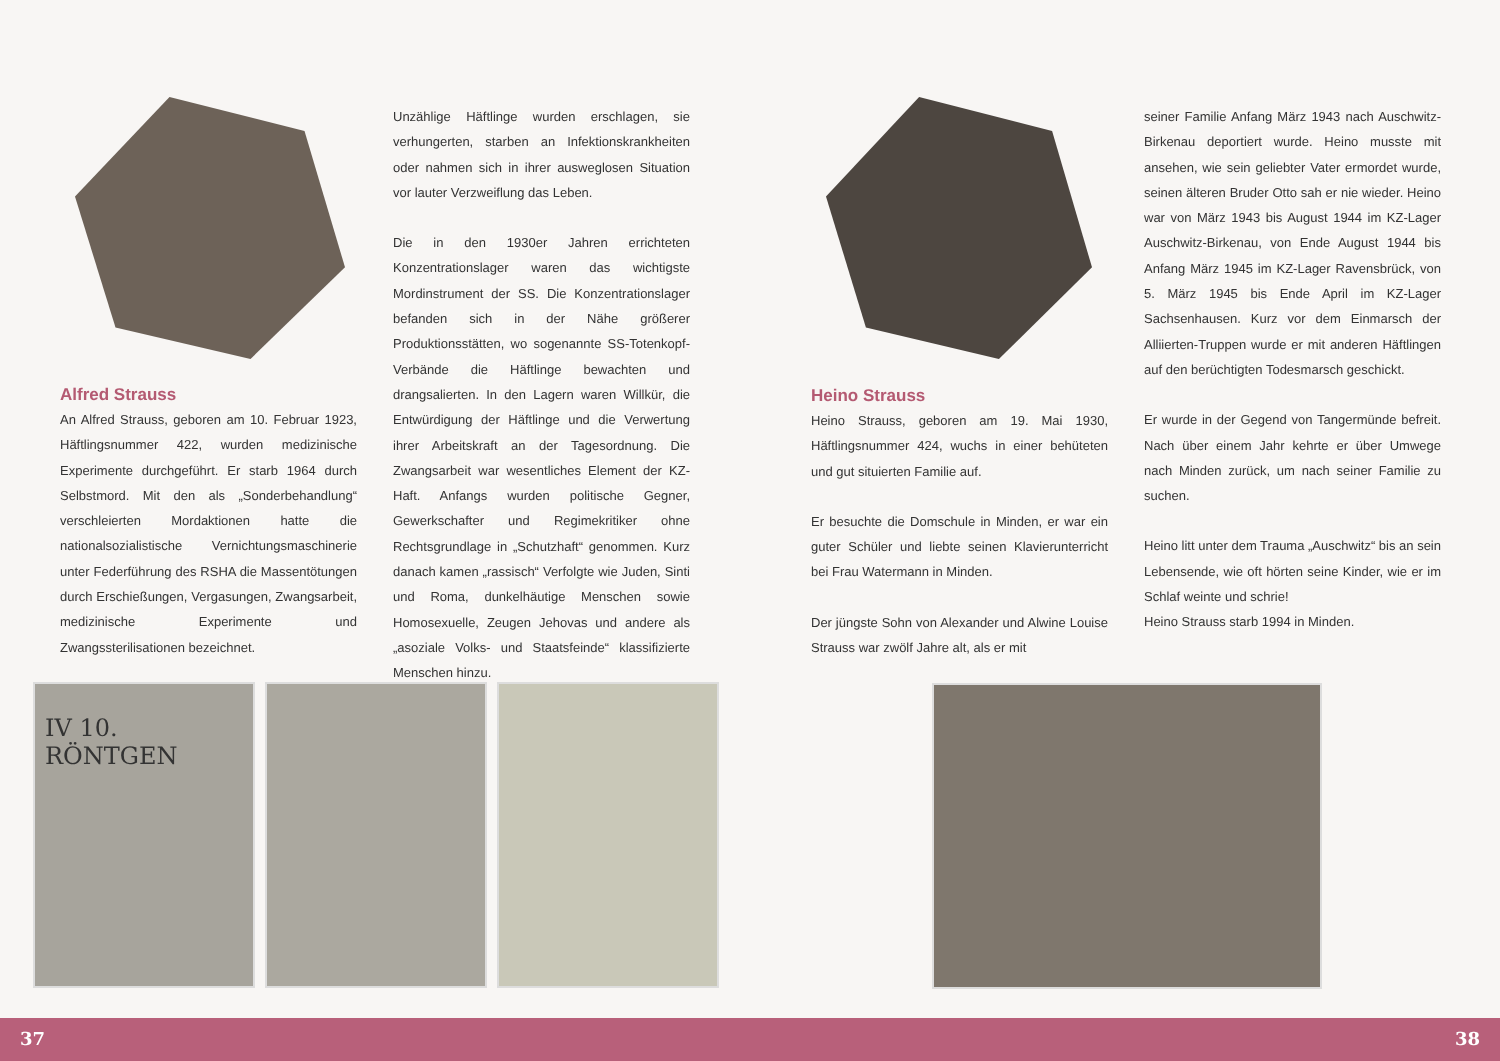Alfred Strauss
An Alfred Strauss, geboren am 10. Februar 1923, Häftlingsnummer 422, wurden medizinische Experimente durchgeführt. Er starb 1964 durch Selbstmord. Mit den als „Sonderbehandlung“ verschleierten Mordaktionen hatte die nationalsozialistische Vernichtungsmaschinerie unter Federführung des RSHA die Massentötungen durch Erschießungen, Vergasungen, Zwangsarbeit, medizinische Experimente und Zwangssterilisationen bezeichnet.
Unzählige Häftlinge wurden erschlagen, sie verhungerten, starben an Infektionskrankheiten oder nahmen sich in ihrer ausweglosen Situation vor lauter Verzweiflung das Leben.
Die in den 1930er Jahren errichteten Konzentrationslager waren das wichtigste Mordinstrument der SS. Die Konzentrationslager befanden sich in der Nähe größerer Produktionsstätten, wo sogenannte SS-Totenkopf-Verbände die Häftlinge bewachten und drangsalierten. In den Lagern waren Willkür, die Entwürdigung der Häftlinge und die Verwertung ihrer Arbeitskraft an der Tagesordnung. Die Zwangsarbeit war wesentliches Element der KZ-Haft. Anfangs wurden politische Gegner, Gewerkschafter und Regimekritiker ohne Rechtsgrundlage in „Schutzhaft“ genommen. Kurz danach kamen „rassisch“ Verfolgte wie Juden, Sinti und Roma, dunkelhäutige Menschen sowie Homosexuelle, Zeugen Jehovas und andere als „asoziale Volks- und Staatsfeinde“ klassifizierte Menschen hinzu.
IV 10.
RÖNTGEN
Heino Strauss
Heino Strauss, geboren am 19. Mai 1930, Häftlingsnummer 424, wuchs in einer behüteten und gut situierten Familie auf.
Er besuchte die Domschule in Minden, er war ein guter Schüler und liebte seinen Klavierunterricht bei Frau Watermann in Minden.
Der jüngste Sohn von Alexander und Alwine Louise Strauss war zwölf Jahre alt, als er mit
seiner Familie Anfang März 1943 nach Auschwitz-Birkenau deportiert wurde. Heino musste mit ansehen, wie sein geliebter Vater ermordet wurde, seinen älteren Bruder Otto sah er nie wieder. Heino war von März 1943 bis August 1944 im KZ-Lager Auschwitz-Birkenau, von Ende August 1944 bis Anfang März 1945 im KZ-Lager Ravensbrück, von 5. März 1945 bis Ende April im KZ-Lager Sachsenhausen. Kurz vor dem Einmarsch der Alliierten-Truppen wurde er mit anderen Häftlingen auf den berüchtigten Todesmarsch geschickt.
Er wurde in der Gegend von Tangermünde befreit. Nach über einem Jahr kehrte er über Umwege nach Minden zurück, um nach seiner Familie zu suchen.
Heino litt unter dem Trauma „Auschwitz“ bis an sein Lebensende, wie oft hörten seine Kinder, wie er im Schlaf weinte und schrie!
Heino Strauss starb 1994 in Minden.
37 38